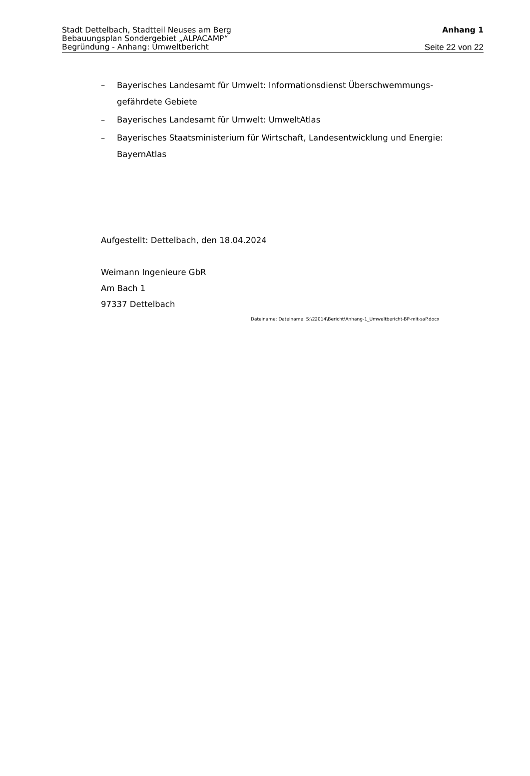Stadt Dettelbach, Stadtteil Neuses am Berg Anhang 1
Bebauungsplan Sondergebiet „ALPACAMP“
Begründung - Anhang: Umweltbericht Seite 22 von 22
– Bayerisches Landesamt für Umwelt: Informationsdienst Überschwemmungs-gefährdete Gebiete
– Bayerisches Landesamt für Umwelt: UmweltAtlas
– Bayerisches Staatsministerium für Wirtschaft, Landesentwicklung und Energie: BayernAtlas
Aufgestellt: Dettelbach, den 18.04.2024
Weimann Ingenieure GbR
Am Bach 1
97337 Dettelbach
Dateiname: Dateiname: S:\22014\Bericht\Anhang-1_Umweltbericht-BP-mit-saP.docx